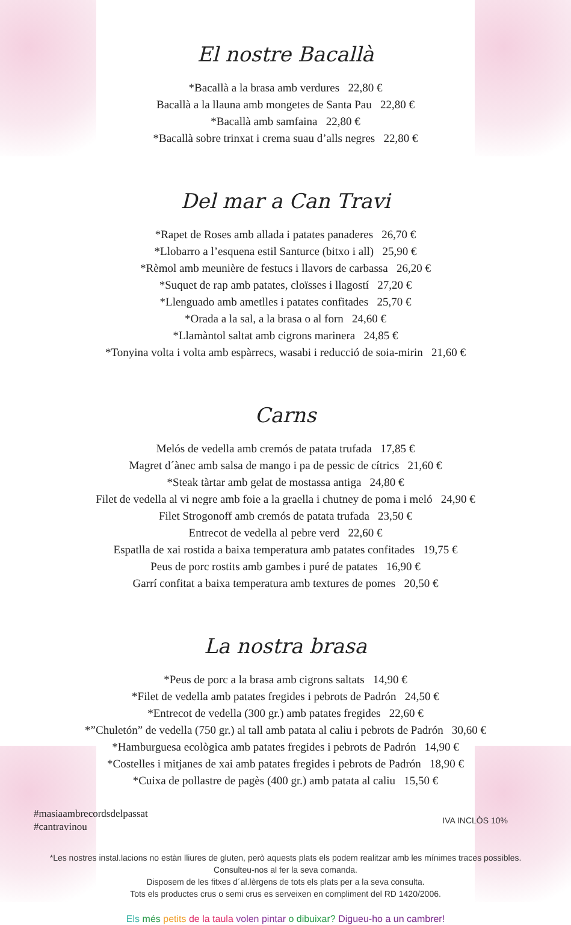El nostre Bacallà
*Bacallà a la brasa amb verdures 22,80 €
Bacallà a la llauna amb mongetes de Santa Pau 22,80 €
*Bacallà amb samfaina 22,80 €
*Bacallà sobre trinxat i crema suau d’alls negres 22,80 €
Del mar a Can Travi
*Rapet de Roses amb allada i patates panaderes 26,70 €
*Llobarro a l’esquena estil Santurce (bitxo i all) 25,90 €
*Rèmol amb meunière de festucs i llavors de carbassa 26,20 €
*Suquet de rap amb patates, cloïsses i llagostí 27,20 €
*Llenguado amb ametlles i patates confitades 25,70 €
*Orada a la sal, a la brasa o al forn 24,60 €
*Llamàntol saltat amb cigrons marinera 24,85 €
*Tonyina volta i volta amb espàrrecs, wasabi i reducció de soia-mirin 21,60 €
Carns
Melós de vedella amb cremós de patata trufada 17,85 €
Magret d´ànec amb salsa de mango i pa de pessic de cítrics 21,60 €
*Steak tàrtar amb gelat de mostassa antiga 24,80 €
Filet de vedella al vi negre amb foie a la graella i chutney de poma i meló 24,90 €
Filet Strogonoff amb cremós de patata trufada 23,50 €
Entrecot de vedella al pebre verd 22,60 €
Espatlla de xai rostida a baixa temperatura amb patates confitades 19,75 €
Peus de porc rostits amb gambes i puré de patates 16,90 €
Garrí confitat a baixa temperatura amb textures de pomes 20,50 €
La nostra brasa
*Peus de porc a la brasa amb cigrons saltats 14,90 €
*Filet de vedella amb patates fregides i pebrots de Padrón 24,50 €
*Entrecot de vedella (300 gr.) amb patates fregides 22,60 €
*”Chuletón” de vedella (750 gr.) al tall amb patata al caliu i pebrots de Padrón 30,60 €
*Hamburguesa ecològica amb patates fregides i pebrots de Padrón 14,90 €
*Costelles i mitjanes de xai amb patates fregides i pebrots de Padrón 18,90 €
*Cuixa de pollastre de pagès (400 gr.) amb patata al caliu 15,50 €
#masiaambrecordsdelpassat
#cantravinou
IVA INCLÒS 10%
*Les nostres instal.lacions no estàn lliures de gluten, però aquests plats els podem realitzar amb les mínimes traces possibles.
Consulteu-nos al fer la seva comanda.
Disposem de les fitxes d´al.lèrgens de tots els plats per a la seva consulta.
Tots els productes crus o semi crus es serveixen en compliment del RD 1420/2006.
Els més petits de la taula volen pintar o dibuixar? Digueu-ho a un cambrer!